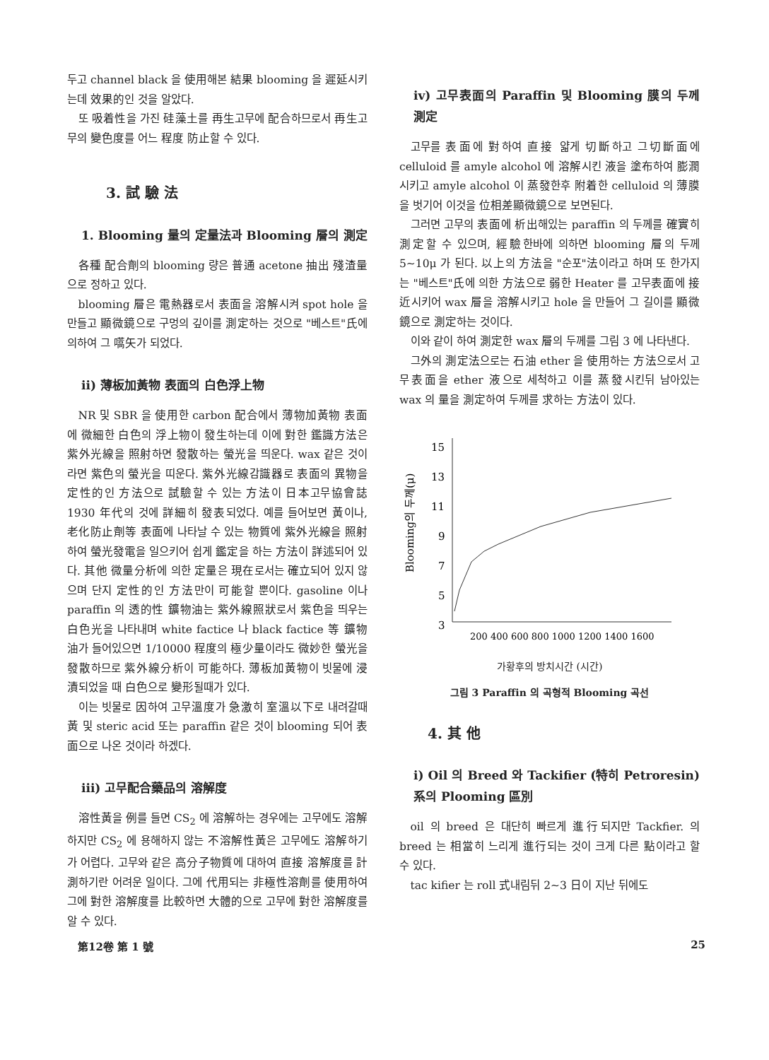두고 channel black 을 使用해본 結果 blooming 을 遲延시키는데 效果的인 것을 알았다.
또 吸着性을 가진 硅藻土를 再生고무에 配合하므로서 再生고무의 變色度를 어느 程度 防止할 수 있다.
3. 試 驗 法
1. Blooming 量의 定量法과 Blooming 層의 測定
各種 配合劑의 blooming 량은 普通 acetone 抽出 殘渣量으로 정하고 있다.
blooming 層은 電熱器로서 表面을 溶解시켜 spot hole 을 만들고 顯微鏡으로 구멍의 깊이를 測定하는 것으로 "베스트"氏에 의하여 그 嚆矢가 되었다.
ii) 薄板加黃物 表面의 白色浮上物
NR 및 SBR 을 使用한 carbon 配合에서 薄物加黃物 表面에 微細한 白色의 浮上物이 發生하는데 이에 對한 鑑識方法은 紫外光線을 照射하면 發散하는 螢光을 띄운다. wax 같은 것이라면 紫色의 螢光을 띠운다. 紫外光線감識器로 表面의 異物을 定性的인 方法으로 試驗할 수 있는 方法이 日本고무協會誌 1930 年代의 것에 詳細히 發表되었다. 예를 들어보면 黃이나, 老化防止劑等 表面에 나타날 수 있는 物質에 紫外光線을 照射하여 螢光發電을 일으키어 쉽게 鑑定을 하는 方法이 詳述되어 있다. 其他 微量分析에 의한 定量은 現在로서는 確立되어 있지 않으며 단지 定性的인 方法만이 可能할 뿐이다. gasoline 이나 paraffin 의 透的性 鑛物油는 紫外線照狀로서 紫色을 띄우는 白色光을 나타내며 white factice 나 black factice 等 鑛物油가 들어있으면 1/10000 程度의 極少量이라도 微妙한 螢光을 發散하므로 紫外線分析이 可能하다. 薄板加黃物이 빗물에 浸漬되었을 때 白色으로 變形될때가 있다.
이는 빗물로 因하여 고무溫度가 急激히 室溫以下로 내려갈때 黃 및 steric acid 또는 paraffin 같은 것이 blooming 되어 表面으로 나온 것이라 하겠다.
iii) 고무配合藥品의 溶解度
溶性黃을 例를 들면 CS<sub>2</sub> 에 溶解하는 경우에는 고무에도 溶解하지만 CS<sub>2</sub> 에 용해하지 않는 不溶解性黃은 고무에도 溶解하기가 어렵다. 고무와 같은 高分子物質에 대하여 直接 溶解度를 計測하기란 어려운 일이다. 그에 代用되는 非極性溶劑를 使用하여 그에 對한 溶解度를 比較하면 大體的으로 고무에 對한 溶解度를 알 수 있다.
iv) 고무表面의 Paraffin 및 Blooming 膜의 두께 測定
고무를 表面에 對하여 直接 얇게 切斷하고 그切斷面에 celluloid 를 amyle alcohol 에 溶解시킨 液을 塗布하여 膨潤시키고 amyle alcohol 이 蒸發한후 附着한 celluloid 의 薄膜을 벗기어 이것을 位相差顯微鏡으로 보면된다.
그러면 고무의 表面에 析出해있는 paraffin 의 두께를 確實히 測定할 수 있으며, 經驗한바에 의하면 blooming 層의 두께 5∼10μ 가 된다. 以上의 方法을 "순포"法이라고 하며 또 한가지는 "베스트"氏에 의한 方法으로 弱한 Heater 를 고무表面에 接近시키어 wax 層을 溶解시키고 hole 을 만들어 그 길이를 顯微鏡으로 測定하는 것이다.
이와 같이 하여 測定한 wax 層의 두께를 그림 3 에 나타낸다.
그外의 測定法으로는 石油 ether 을 使用하는 方法으로서 고무表面을 ether 液으로 세척하고 이를 蒸發시킨뒤 남아있는 wax 의 量을 測定하여 두께를 求하는 方法이 있다.
15
13
11
9
7
5
3
Blooming의 두께(μ)
200 400 600 800 1000 1200 1400 1600
가황후의 방치시간 (시간)
그림 3 Paraffin 의 곡형적 Blooming 곡선
4. 其 他
i) Oil 의 Breed 와 Tackifier (特히 Petroresin) 系의 Plooming 區別
oil 의 breed 은 대단히 빠르게 進行되지만 Tackfier. 의 breed 는 相當히 느리게 進行되는 것이 크게 다른 點이라고 할 수 있다.
tac kifier 는 roll 式내림뒤 2∼3 日이 지난 뒤에도
第12卷 第 1 號 25